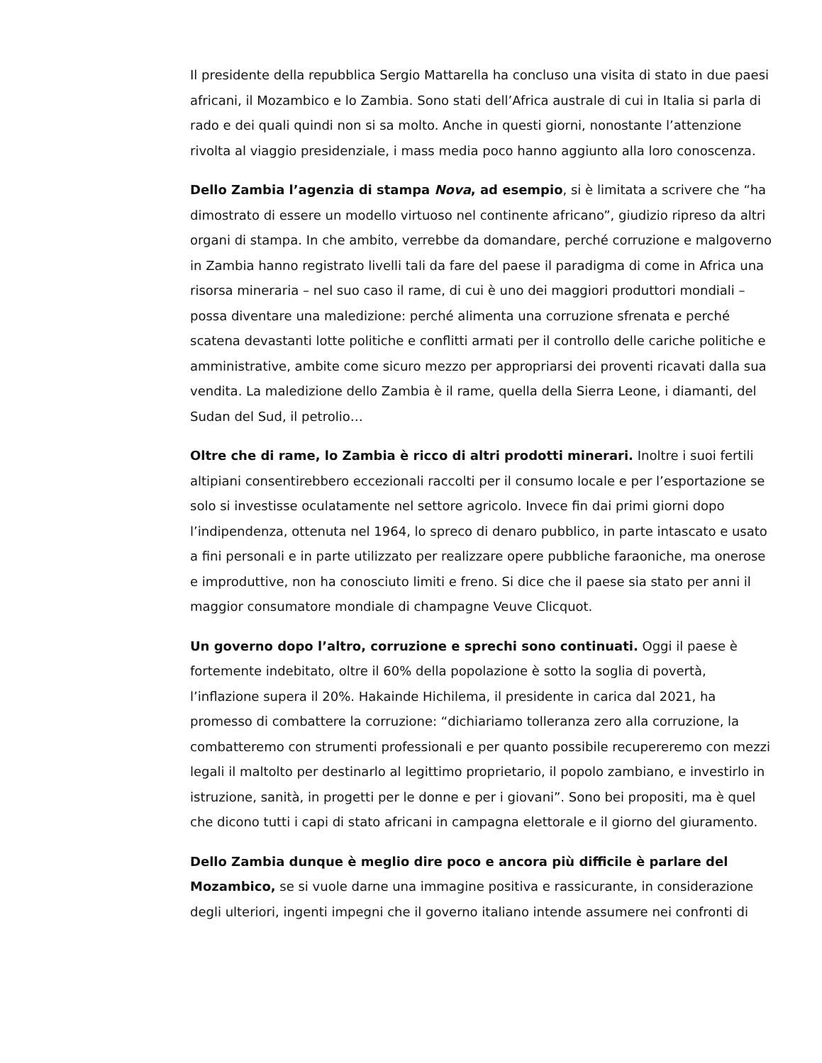Il presidente della repubblica Sergio Mattarella ha concluso una visita di stato in due paesi africani, il Mozambico e lo Zambia. Sono stati dell’Africa australe di cui in Italia si parla di rado e dei quali quindi non si sa molto. Anche in questi giorni, nonostante l’attenzione rivolta al viaggio presidenziale, i mass media poco hanno aggiunto alla loro conoscenza.
Dello Zambia l’agenzia di stampa Nova, ad esempio, si è limitata a scrivere che “ha dimostrato di essere un modello virtuoso nel continente africano”, giudizio ripreso da altri organi di stampa. In che ambito, verrebbe da domandare, perché corruzione e malgoverno in Zambia hanno registrato livelli tali da fare del paese il paradigma di come in Africa una risorsa mineraria – nel suo caso il rame, di cui è uno dei maggiori produttori mondiali – possa diventare una maledizione: perché alimenta una corruzione sfrenata e perché scatena devastanti lotte politiche e conflitti armati per il controllo delle cariche politiche e amministrative, ambite come sicuro mezzo per appropriarsi dei proventi ricavati dalla sua vendita. La maledizione dello Zambia è il rame, quella della Sierra Leone, i diamanti, del Sudan del Sud, il petrolio…
Oltre che di rame, lo Zambia è ricco di altri prodotti minerari. Inoltre i suoi fertili altipiani consentirebbero eccezionali raccolti per il consumo locale e per l’esportazione se solo si investisse oculatamente nel settore agricolo. Invece fin dai primi giorni dopo l’indipendenza, ottenuta nel 1964, lo spreco di denaro pubblico, in parte intascato e usato a fini personali e in parte utilizzato per realizzare opere pubbliche faraoniche, ma onerose e improduttive, non ha conosciuto limiti e freno. Si dice che il paese sia stato per anni il maggior consumatore mondiale di champagne Veuve Clicquot.
Un governo dopo l’altro, corruzione e sprechi sono continuati. Oggi il paese è fortemente indebitato, oltre il 60% della popolazione è sotto la soglia di povertà, l’inflazione supera il 20%. Hakainde Hichilema, il presidente in carica dal 2021, ha promesso di combattere la corruzione: “dichiariamo tolleranza zero alla corruzione, la combatteremo con strumenti professionali e per quanto possibile recupereremo con mezzi legali il maltolto per destinarlo al legittimo proprietario, il popolo zambiano, e investirlo in istruzione, sanità, in progetti per le donne e per i giovani”. Sono bei propositi, ma è quel che dicono tutti i capi di stato africani in campagna elettorale e il giorno del giuramento.
Dello Zambia dunque è meglio dire poco e ancora più difficile è parlare del Mozambico, se si vuole darne una immagine positiva e rassicurante, in considerazione degli ulteriori, ingenti impegni che il governo italiano intende assumere nei confronti di